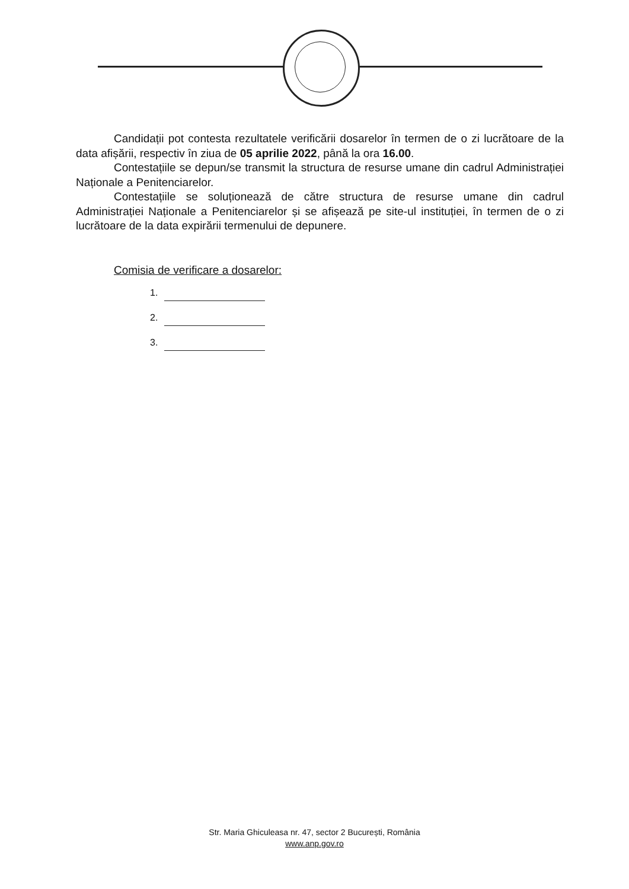Candidații pot contesta rezultatele verificării dosarelor în termen de o zi lucrătoare de la data afișării, respectiv în ziua de 05 aprilie 2022, până la ora 16.00.
Contestațiile se depun/se transmit la structura de resurse umane din cadrul Administrației Naționale a Penitenciarelor.
Contestațiile se soluționează de către structura de resurse umane din cadrul Administrației Naționale a Penitenciarelor și se afișează pe site-ul instituției, în termen de o zi lucrătoare de la data expirării termenului de depunere.
Comisia de verificare a dosarelor:
1.
2.
3.
Str. Maria Ghiculeasa nr. 47, sector 2 București, România
www.anp.gov.ro